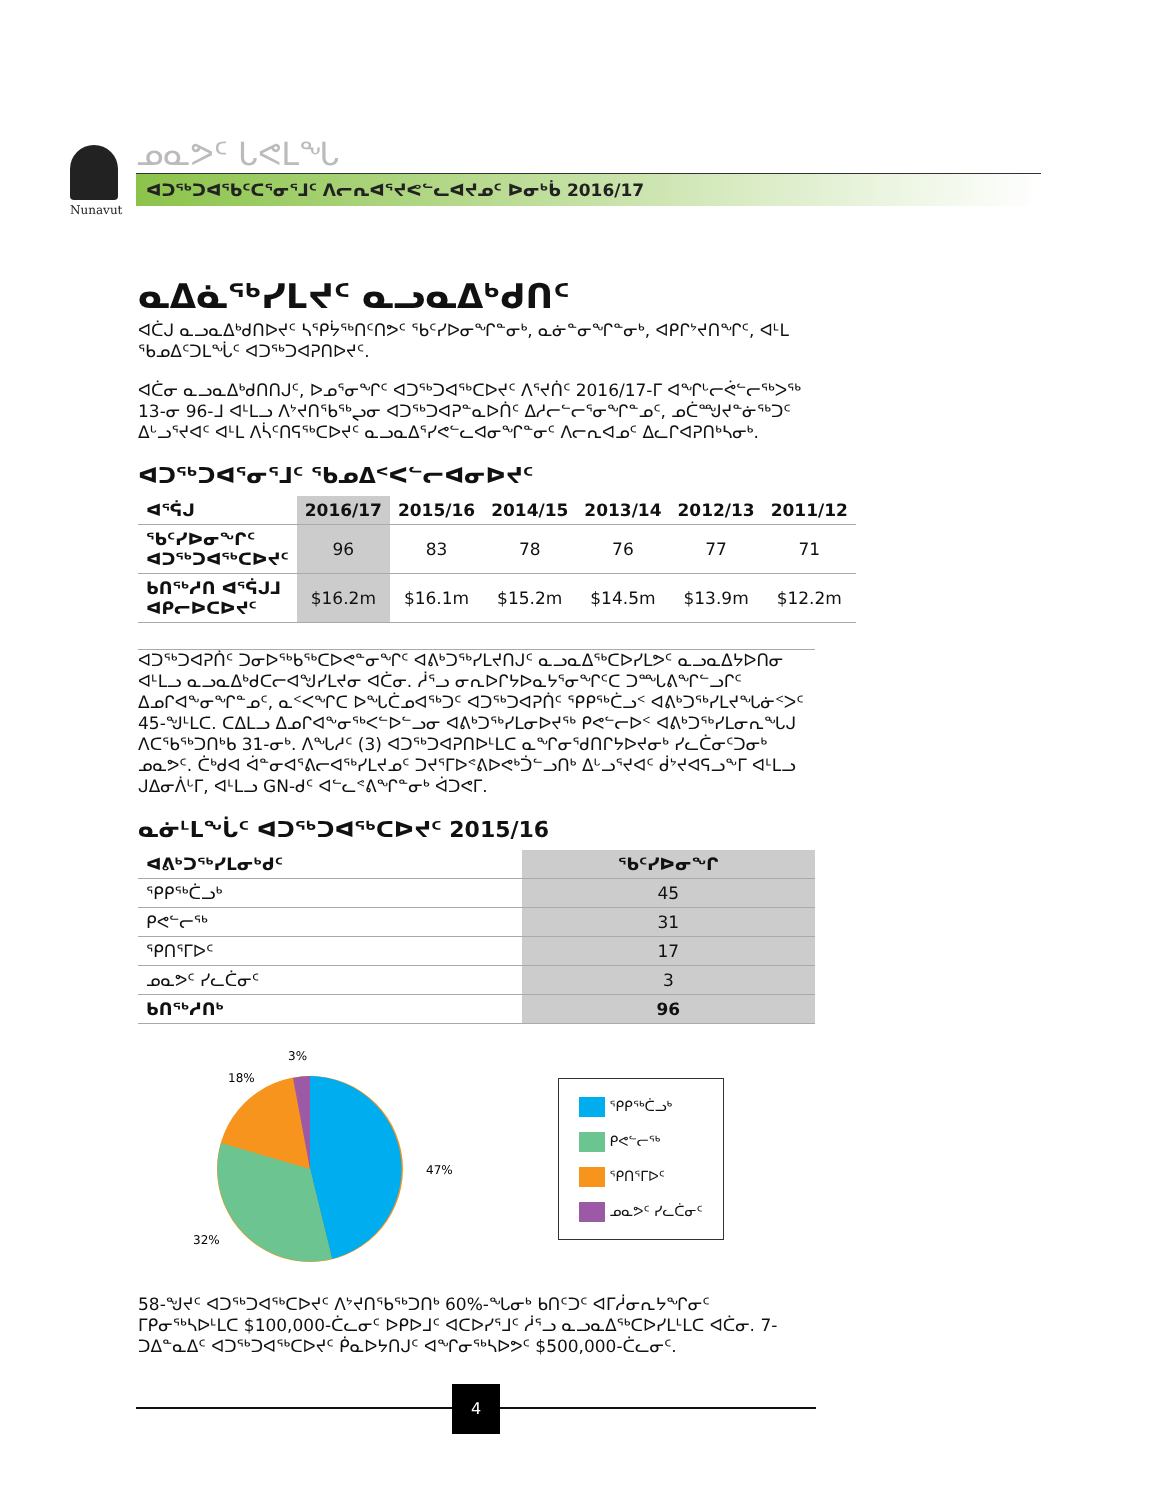Nunavut
ᓄᓇᕗᑦ ᒐᕙᒪᖓ
ᐊᑐᖅᑐᐊᖃᑦᑕᕐᓂᕐᒧᑦ ᐱᓕᕆᐊᕐᔪᕙᓪᓚᐊᔪᓄᑦ ᐅᓂᒃᑳ 2016/17
ᓇᐃᓈᖅᓯᒪᔪᑦ ᓇᓗᓇᐃᒃᑯᑎᑦ
ᐊᑖᒍ ᓇᓗᓇᐃᒃᑯᑎᐅᔪᑦ ᓴᕿᔮᖅᑎᑦᑎᕗᑦ ᖃᑦᓯᐅᓂᖏᓐᓂᒃ, ᓇᓃᓐᓂᖏᓐᓂᒃ, ᐊᑭᒋᔾᔪᑎᖏᑦ, ᐊᒻᒪ ᖃᓄᐃᑦᑐᒪᖔᑦ ᐊᑐᖅᑐᐊᕈᑎᐅᔪᑦ.
ᐊᑖᓂ ᓇᓗᓇᐃᒃᑯᑎᑎᒍᑦ, ᐅᓄᕐᓂᖏᑦ ᐊᑐᖅᑐᐊᖅᑕᐅᔪᑦ ᐱᕐᔪᑏᑦ 2016/17-ᒥ ᐊᖏᒡᓕᕚᓪᓕᖅᐳᖅ 13-ᓂ 96-ᒧ ᐊᒻᒪᓗ ᐱᔾᔪᑎᖃᖅᖢᓂ ᐊᑐᖅᑐᐊᕈᓐᓇᐅᑏᑦ ᐃᓱᓕᓪᓕᕐᓂᖏᓐᓄᑦ, ᓄᑖᙳᔪᓐᓃᖅᑐᑦ ᐃᒡᓗᕐᔪᐊᑦ ᐊᒻᒪ ᐱᓵᑦᑎᕋᖅᑕᐅᔪᑦ ᓇᓗᓇᐃᕐᓯᕙᓪᓚᐊᓂᖏᓐᓂᑦ ᐱᓕᕆᐊᓄᑦ ᐃᓚᒋᐊᕈᑎᒃᓴᓂᒃ.
ᐊᑐᖅᑐᐊᕐᓂᕐᒧᑦ ᖃᓄᐃᑉᐸᓪᓕᐊᓂᐅᔪᑦ
| ᐊᕐᕌᒍ | 2016/17 | 2015/16 | 2014/15 | 2013/14 | 2012/13 | 2011/12 |
| --- | --- | --- | --- | --- | --- | --- |
| ᖃᑦᓯᐅᓂᖏᑦ ᐊᑐᖅᑐᐊᖅᑕᐅᔪᑦ | 96 | 83 | 78 | 76 | 77 | 71 |
| ᑲᑎᖅᓱᑎ ᐊᕐᕌᒍᒧ ᐊᑭᓕᐅᑕᐅᔪᑦ | $16.2m | $16.1m | $15.2m | $14.5m | $13.9m | $12.2m |
ᐊᑐᖅᑐᐊᕈᑏᑦ ᑐᓂᐅᖅᑲᖅᑕᐅᕙᓐᓂᖏᑦ ᐊᕕᒃᑐᖅᓯᒪᔪᑎᒍᑦ ᓇᓗᓇᐃᖅᑕᐅᓯᒪᕗᑦ ᓇᓗᓇᐃᔭᐅᑎᓂ ᐊᒻᒪᓗ ᓇᓗᓇᐃᒃᑯᑕᓕᐊᖑᓯᒪᔪᓂ ᐊᑖᓂ. ᓲᕐᓗ ᓂᕆᐅᒋᔭᐅᓇᔭᕐᓂᖏᑦᑕ ᑐᙵᕕᖏᓪᓗᒋᑦ ᐃᓄᒋᐊᖕᓂᖏᓐᓄᑦ, ᓇᑉᐸᖏᑕ ᐅᖓᑖᓄᐊᖅᑐᑦ ᐊᑐᖅᑐᐊᕈᑏᑦ ᕿᑭᖅᑖᓗᑉ ᐊᕕᒃᑐᖅᓯᒪᔪᖓᓃᑉᐳᑦ 45-ᖑᒻᒪᑕ. ᑕᐃᒪᓗ ᐃᓄᒋᐊᖕᓂᖅᐸᓪᐅᓪᓗᓂ ᐊᕕᒃᑐᖅᓯᒪᓂᐅᔪᖅ ᑭᕙᓪᓕᐅᑉ ᐊᕕᒃᑐᖅᓯᒪᓂᕆᖓᒍ ᐱᑕᖃᖅᑐᑎᒃᑲ 31-ᓂᒃ. ᐱᖓᓱᑦ (3) ᐊᑐᖅᑐᐊᕈᑎᐅᒻᒪᑕ ᓇᖏᓂᕐᑯᑎᒋᔭᐅᔪᓂᒃ ᓯᓚᑖᓂᑦᑐᓂᒃ ᓄᓇᕗᑦ. ᑖᒃᑯᐊ ᐋᓐᓂᐊᕐᕕᓕᐊᖅᓯᒪᔪᓄᑦ ᑐᔪᕐᒥᐅᕝᕕᐅ­ᕙᒃᑑᓪᓗᑎᒃ ᐃᒡᓗᕐᔪᐊᑦ ᑰᔾᔪᐊᕋᓗᖕᒥ ᐊᒻᒪᓗ ᒍᐃᓂᐲᒡᒥ, ᐊᒻᒪᓗ GN-ᑯᑦ ᐊᓪᓚᕝᕕᖏᓐᓂᒃ ᐋᑐᕙᒥ.
ᓇᓃᒻᒪᖔᑦ ᐊᑐᖅᑐᐊᖅᑕᐅᔪᑦ 2015/16
| ᐊᕕᒃᑐᖅᓯᒪᓂᒃᑯᑦ | ᖃᑦᓯᐅᓂᖏ |
| --- | --- |
| ᕿᑭᖅᑖᓗᒃ | 45 |
| ᑭᕙᓪᓕᖅ | 31 |
| ᕿᑎᕐᒥᐅᑦ | 17 |
| ᓄᓇᕗᑦ ᓯᓚᑖᓂᑦ | 3 |
| ᑲᑎᖅᓱᑎᒃ | 96 |
3%
18%
47%
32%
ᕿᑭᖅᑖᓗᒃ
ᑭᕙᓪᓕᖅ
ᕿᑎᕐᒥᐅᑦ
ᓄᓇᕗᑦ ᓯᓚᑖᓂᑦ
58-ᖑᔪᑦ ᐊᑐᖅᑐᐊᖅᑕᐅᔪᑦ ᐱᔾᔪᑎᖃᖅᑐᑎᒃ 60%-ᖓᓂᒃ ᑲᑎᑦᑐᑦ ᐊᒥᓲᓂᕆᔭᖏᓂᑦ ᒥᑭᓂᖅᓴᐅᒻᒪᑕ $100,000-ᑖᓚᓂᑦ ᐅᑭᐅᒧᑦ ᐊᑕᐅᓯᕐᒧᑦ ᓲᕐᓗ ᓇᓗᓇᐃᖅᑕᐅᓯᒪᒻᒪᑕ ᐊᑖᓂ. 7-ᑐᐃᓐᓇᐃᑦ ᐊᑐᖅᑐᐊᖅᑕᐅᔪᑦ ᑮᓇᐅᔭᑎᒍᑦ ᐊᖏᓂᖅᓴᐅᕗᑦ $500,000-ᑖᓚᓂᑦ.
4